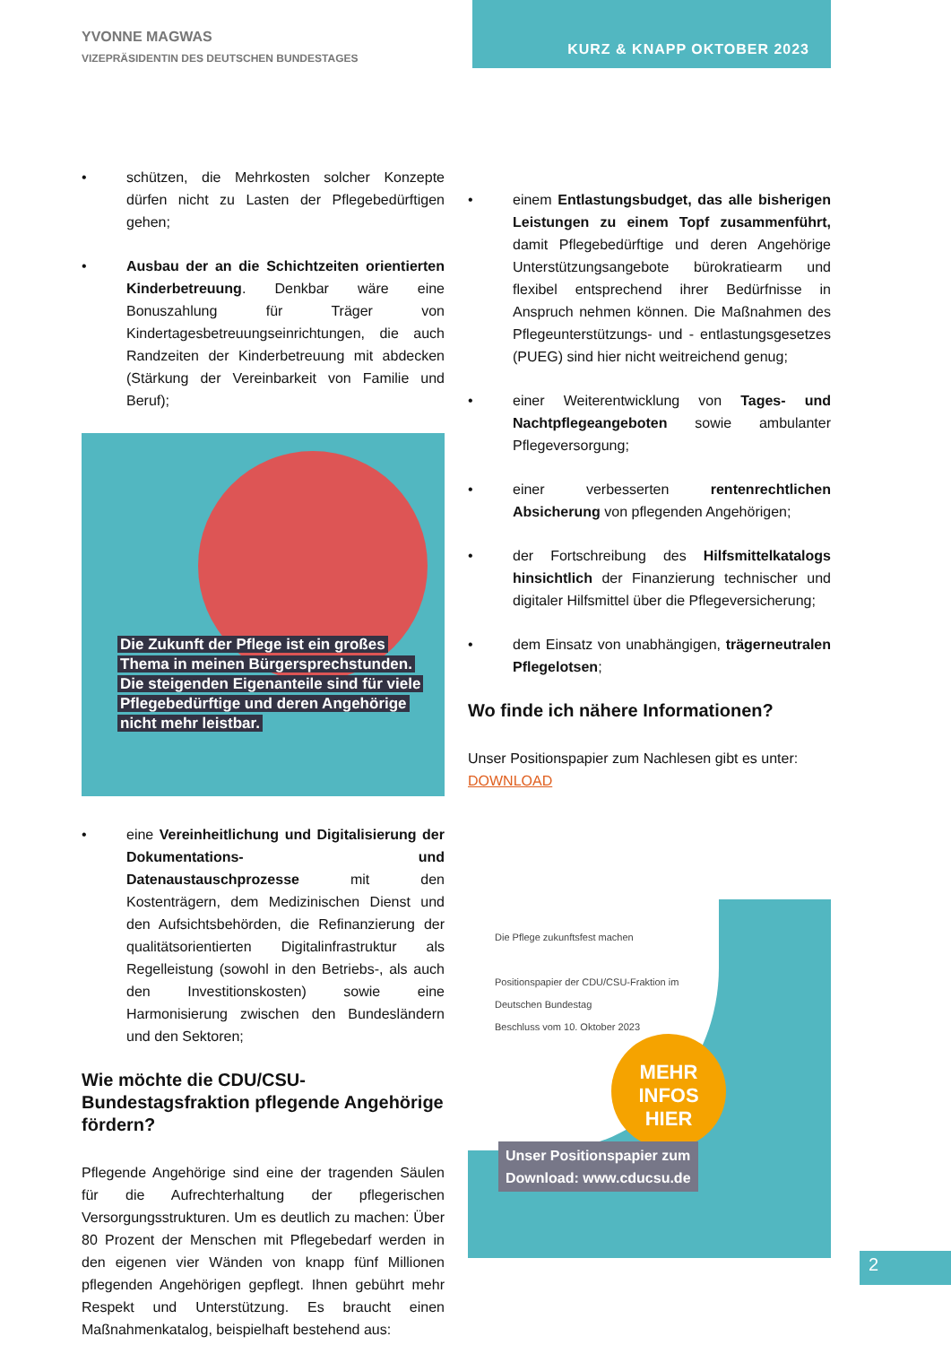YVONNE MAGWAS
VIZEPRÄSIDENTIN DES DEUTSCHEN BUNDESTAGES
KURZ & KNAPP OKTOBER 2023
• schützen, die Mehrkosten solcher Konzepte dürfen nicht zu Lasten der Pflegebedürftigen gehen;
• Ausbau der an die Schichtzeiten orientierten Kinderbetreuung. Denkbar wäre eine Bonuszahlung für Träger von Kindertagesbetreuungseinrichtungen, die auch Randzeiten der Kinderbetreuung mit abdecken (Stärkung der Vereinbarkeit von Familie und Beruf);
Die Zukunft der Pflege ist ein großes
Thema in meinen Bürgersprechstunden.
Die steigenden Eigenanteile sind für viele
Pflegebedürftige und deren Angehörige
nicht mehr leistbar.
• eine Vereinheitlichung und Digitalisierung der Dokumentations- und Datenaustauschprozesse mit den Kostenträgern, dem Medizinischen Dienst und den Aufsichtsbehörden, die Refinanzierung der qualitätsorientierten Digitalinfrastruktur als Regelleistung (sowohl in den Betriebs-, als auch den Investitionskosten) sowie eine Harmonisierung zwischen den Bundesländern und den Sektoren;
Wie möchte die CDU/CSU-Bundestagsfraktion pflegende Angehörige fördern?
Pflegende Angehörige sind eine der tragenden Säulen für die Aufrechterhaltung der pflegerischen Versorgungsstrukturen. Um es deutlich zu machen: Über 80 Prozent der Menschen mit Pflegebedarf werden in den eigenen vier Wänden von knapp fünf Millionen pflegenden Angehörigen gepflegt. Ihnen gebührt mehr Respekt und Unterstützung. Es braucht einen Maßnahmenkatalog, beispielhaft bestehend aus:
• einem Entlastungsbudget, das alle bisherigen Leistungen zu einem Topf zusammenführt, damit Pflegebedürftige und deren Angehörige Unterstützungsangebote bürokratiearm und flexibel entsprechend ihrer Bedürfnisse in Anspruch nehmen können. Die Maßnahmen des Pflegeunterstützungs- und - entlastungsgesetzes (PUEG) sind hier nicht weitreichend genug;
• einer Weiterentwicklung von Tages- und Nachtpflegeangeboten sowie ambulanter Pflegeversorgung;
• einer verbesserten rentenrechtlichen Absicherung von pflegenden Angehörigen;
• der Fortschreibung des Hilfsmittelkatalogs hinsichtlich der Finanzierung technischer und digitaler Hilfsmittel über die Pflegeversicherung;
• dem Einsatz von unabhängigen, trägerneutralen Pflegelotsen;
Wo finde ich nähere Informationen?
Unser Positionspapier zum Nachlesen gibt es unter:
DOWNLOAD
Die Pflege zukunftsfest machen
Positionspapier der CDU/CSU-Fraktion im Deutschen Bundestag
Beschluss vom 10. Oktober 2023
MEHR
INFOS
HIER
Unser Positionspapier zum
Download: www.cducsu.de
2